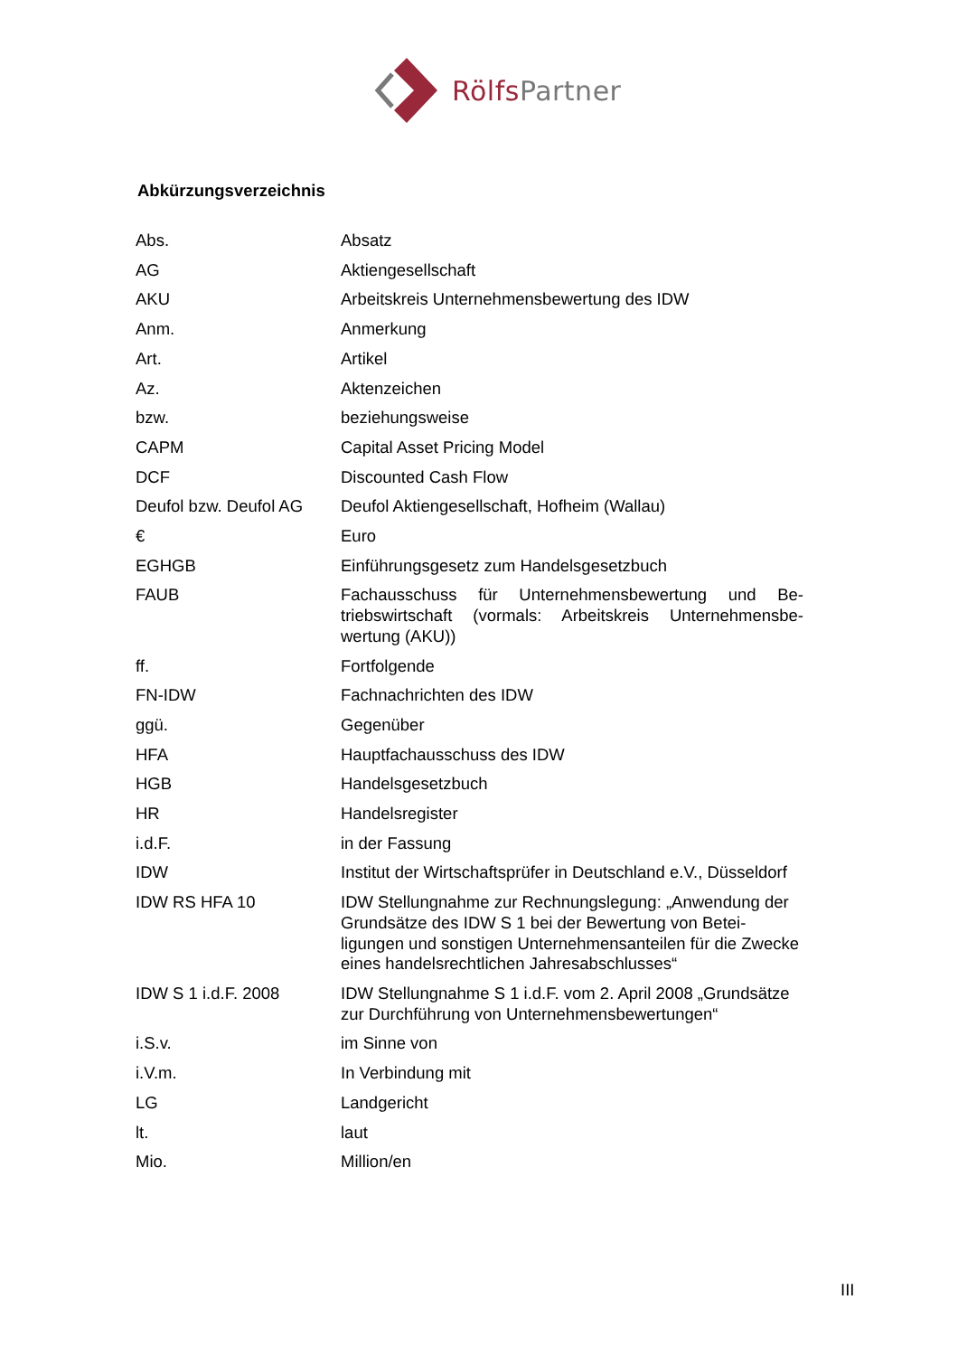Rölfs Partner
Abkürzungsverzeichnis
| Abs. | Absatz |
| AG | Aktiengesellschaft |
| AKU | Arbeitskreis Unternehmensbewertung des IDW |
| Anm. | Anmerkung |
| Art. | Artikel |
| Az. | Aktenzeichen |
| bzw. | beziehungsweise |
| CAPM | Capital Asset Pricing Model |
| DCF | Discounted Cash Flow |
| Deufol bzw. Deufol AG | Deufol Aktiengesellschaft, Hofheim (Wallau) |
| € | Euro |
| EGHGB | Einführungsgesetz zum Handelsgesetzbuch |
| FAUB | Fachausschuss für Unternehmensbewertung und Be­triebswirtschaft (vormals: Arbeitskreis Unternehmensbe­wertung (AKU)) |
| ff. | Fortfolgende |
| FN-IDW | Fachnachrichten des IDW |
| ggü. | Gegenüber |
| HFA | Hauptfachausschuss des IDW |
| HGB | Handelsgesetzbuch |
| HR | Handelsregister |
| i.d.F. | in der Fassung |
| IDW | Institut der Wirtschaftsprüfer in Deutschland e.V., Düssel­dorf |
| IDW RS HFA 10 | IDW Stellungnahme zur Rechnungslegung: „Anwendung der Grundsätze des IDW S 1 bei der Bewertung von Betei­ligungen und sonstigen Unternehmensanteilen für die Zwecke eines handelsrechtlichen Jahresabschlusses“ |
| IDW S 1 i.d.F. 2008 | IDW Stellungnahme S 1 i.d.F. vom 2. April 2008 „Grund­sätze zur Durchführung von Unternehmensbewertungen“ |
| i.S.v. | im Sinne von |
| i.V.m. | In Verbindung mit |
| LG | Landgericht |
| lt. | laut |
| Mio. | Million/en |
III